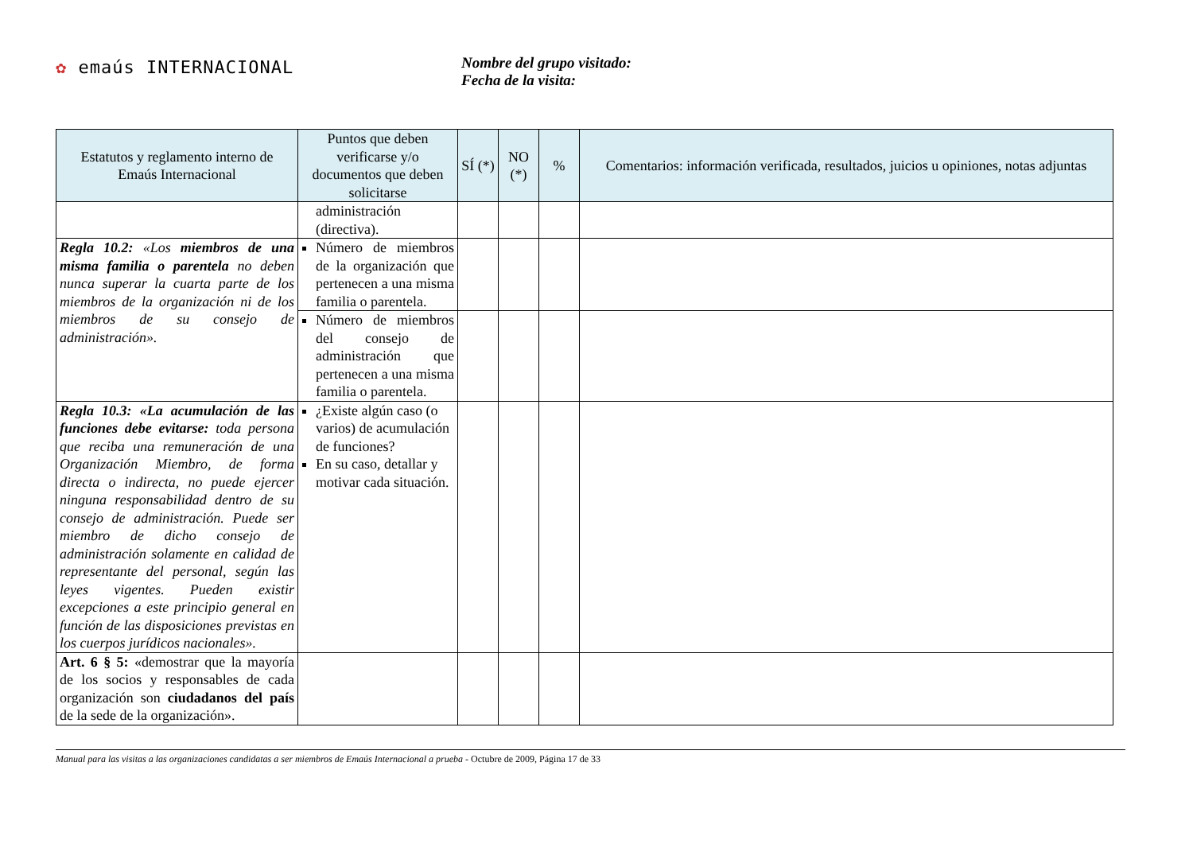✿ emaús INTERNACIONAL
Nombre del grupo visitado:
Fecha de la visita:
| Estatutos y reglamento interno de Emaús Internacional | Puntos que deben verificarse y/o documentos que deben solicitarse | SÍ (*) | NO (*) | % | Comentarios: información verificada, resultados, juicios u opiniones, notas adjuntas |
| --- | --- | --- | --- | --- | --- |
| | administración (directiva). | | | | |
| Regla 10.2: «Los miembros de una misma familia o parentela no deben nunca superar la cuarta parte de los miembros de la organización ni de los miembros de su consejo de administración». | Número de miembros de la organización que pertenecen a una misma familia o parentela. | | | | |
| | Número de miembros del consejo de administración que pertenecen a una misma familia o parentela. | | | | |
| Regla 10.3: «La acumulación de las funciones debe evitarse: toda persona que reciba una remuneración de una Organización Miembro, de forma directa o indirecta, no puede ejercer ninguna responsabilidad dentro de su consejo de administración. Puede ser miembro de dicho consejo de administración solamente en calidad de representante del personal, según las leyes vigentes. Pueden existir excepciones a este principio general en función de las disposiciones previstas en los cuerpos jurídicos nacionales». | ¿Existe algún caso (o varios) de acumulación de funciones? En su caso, detallar y motivar cada situación. | | | | |
| Art. 6 § 5: «demostrar que la mayoría de los socios y responsables de cada organización son ciudadanos del país de la sede de la organización». | | | | | |
Manual para las visitas a las organizaciones candidatas a ser miembros de Emaús Internacional a prueba - Octubre de 2009, Página 17 de 33